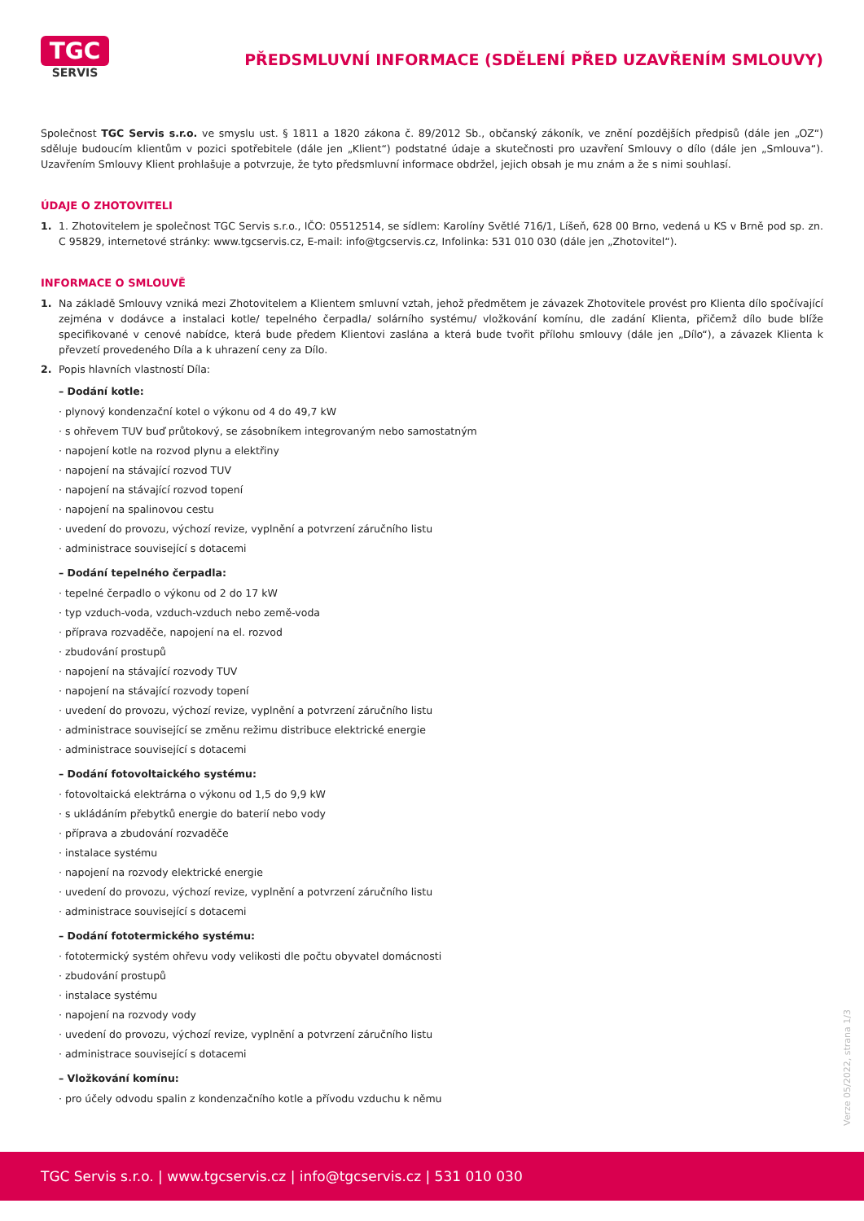TGC
SERVIS
PŘEDSMLUVNÍ INFORMACE (SDĚLENÍ PŘED UZAVŘENÍM SMLOUVY)
Společnost TGC Servis s.r.o. ve smyslu ust. § 1811 a 1820 zákona č. 89/2012 Sb., občanský zákoník, ve znění pozdějších předpisů (dále jen „OZ“) sděluje budoucím klientům v pozici spotřebitele (dále jen „Klient“) podstatné údaje a skutečnosti pro uzavření Smlouvy o dílo (dále jen „Smlouva“). Uzavřením Smlouvy Klient prohlašuje a potvrzuje, že tyto předsmluvní informace obdržel, jejich obsah je mu znám a že s nimi souhlasí.
ÚDAJE O ZHOTOVITELI
1.
1. Zhotovitelem je společnost TGC Servis s.r.o., IČO: 05512514, se sídlem: Karolíny Světlé 716/1, Líšeň, 628 00 Brno, vedená u KS v Brně pod sp. zn. C 95829, internetové stránky: www.tgcservis.cz, E-mail: info@tgcservis.cz, Infolinka: 531 010 030 (dále jen „Zhotovitel“).
INFORMACE O SMLOUVĚ
1.
Na základě Smlouvy vzniká mezi Zhotovitelem a Klientem smluvní vztah, jehož předmětem je závazek Zhotovitele provést pro Klienta dílo spočívající zejména v dodávce a instalaci kotle/ tepelného čerpadla/ solárního systému/ vložkování komínu, dle zadání Klienta, přičemž dílo bude blíže specifikované v cenové nabídce, která bude předem Klientovi zaslána a která bude tvořit přílohu smlouvy (dále jen „Dílo“), a závazek Klienta k převzetí provedeného Díla a k uhrazení ceny za Dílo.
2.
Popis hlavních vlastností Díla:
– Dodání kotle:
· plynový kondenzační kotel o výkonu od 4 do 49,7 kW
· s ohřevem TUV buď průtokový, se zásobníkem integrovaným nebo samostatným
· napojení kotle na rozvod plynu a elektřiny
· napojení na stávající rozvod TUV
· napojení na stávající rozvod topení
· napojení na spalinovou cestu
· uvedení do provozu, výchozí revize, vyplnění a potvrzení záručního listu
· administrace související s dotacemi
– Dodání tepelného čerpadla:
· tepelné čerpadlo o výkonu od 2 do 17 kW
· typ vzduch-voda, vzduch-vzduch nebo země-voda
· příprava rozvaděče, napojení na el. rozvod
· zbudování prostupů
· napojení na stávající rozvody TUV
· napojení na stávající rozvody topení
· uvedení do provozu, výchozí revize, vyplnění a potvrzení záručního listu
· administrace související se změnu režimu distribuce elektrické energie
· administrace související s dotacemi
– Dodání fotovoltaického systému:
· fotovoltaická elektrárna o výkonu od 1,5 do 9,9 kW
· s ukládáním přebytků energie do baterií nebo vody
· příprava a zbudování rozvaděče
· instalace systému
· napojení na rozvody elektrické energie
· uvedení do provozu, výchozí revize, vyplnění a potvrzení záručního listu
· administrace související s dotacemi
– Dodání fototermického systému:
· fototermický systém ohřevu vody velikosti dle počtu obyvatel domácnosti
· zbudování prostupů
· instalace systému
· napojení na rozvody vody
· uvedení do provozu, výchozí revize, vyplnění a potvrzení záručního listu
· administrace související s dotacemi
– Vložkování komínu:
· pro účely odvodu spalin z kondenzačního kotle a přívodu vzduchu k němu
Verze 05/2022, strana 1/3
TGC Servis s.r.o. | www.tgcservis.cz | info@tgcservis.cz | 531 010 030